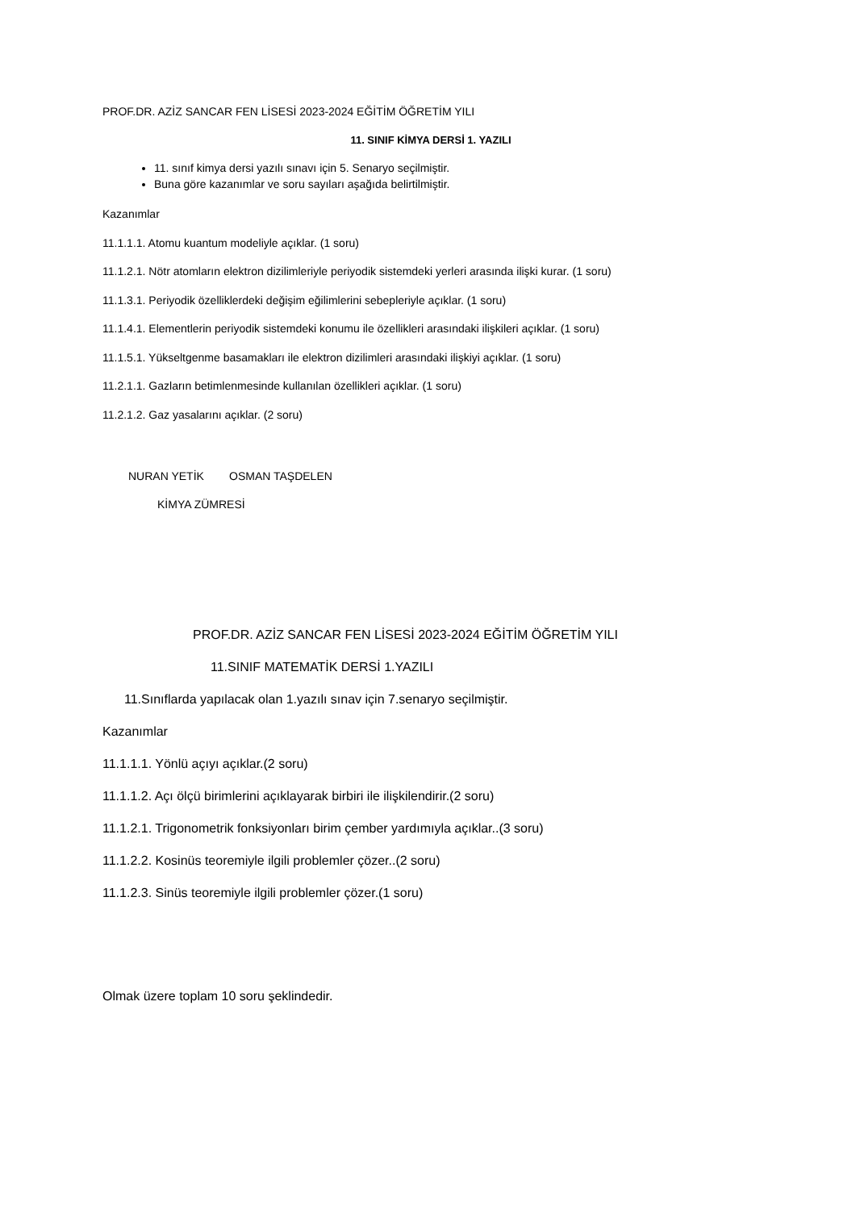PROF.DR. AZİZ SANCAR FEN LİSESİ 2023-2024 EĞİTİM ÖĞRETİM YILI
11. SINIF KİMYA DERSİ 1. YAZILI
11. sınıf kimya dersi yazılı sınavı için 5. Senaryo seçilmiştir.
Buna göre kazanımlar ve soru sayıları aşağıda belirtilmiştir.
Kazanımlar
11.1.1.1. Atomu kuantum modeliyle açıklar. (1 soru)
11.1.2.1. Nötr atomların elektron dizilimleriyle periyodik sistemdeki yerleri arasında ilişki kurar. (1 soru)
11.1.3.1. Periyodik özelliklerdeki değişim eğilimlerini sebepleriyle açıklar. (1 soru)
11.1.4.1. Elementlerin periyodik sistemdeki konumu ile özellikleri arasındaki ilişkileri açıklar. (1 soru)
11.1.5.1. Yükseltgenme basamakları ile elektron dizilimleri arasındaki ilişkiyi açıklar. (1 soru)
11.2.1.1. Gazların betimlenmesinde kullanılan özellikleri açıklar. (1 soru)
11.2.1.2. Gaz yasalarını açıklar. (2 soru)
NURAN YETİK OSMAN TAŞDELEN
KİMYA ZÜMRESİ
PROF.DR. AZİZ SANCAR FEN LİSESİ 2023-2024 EĞİTİM ÖĞRETİM YILI
11.SINIF MATEMATİK DERSİ 1.YAZILI
11.Sınıflarda yapılacak olan 1.yazılı sınav için 7.senaryo seçilmiştir.
Kazanımlar
11.1.1.1. Yönlü açıyı açıklar.(2 soru)
11.1.1.2. Açı ölçü birimlerini açıklayarak birbiri ile ilişkilendirir.(2 soru)
11.1.2.1. Trigonometrik fonksiyonları birim çember yardımıyla açıklar..(3 soru)
11.1.2.2. Kosinüs teoremiyle ilgili problemler çözer..(2 soru)
11.1.2.3. Sinüs teoremiyle ilgili problemler çözer.(1 soru)
Olmak üzere toplam 10 soru şeklindedir.